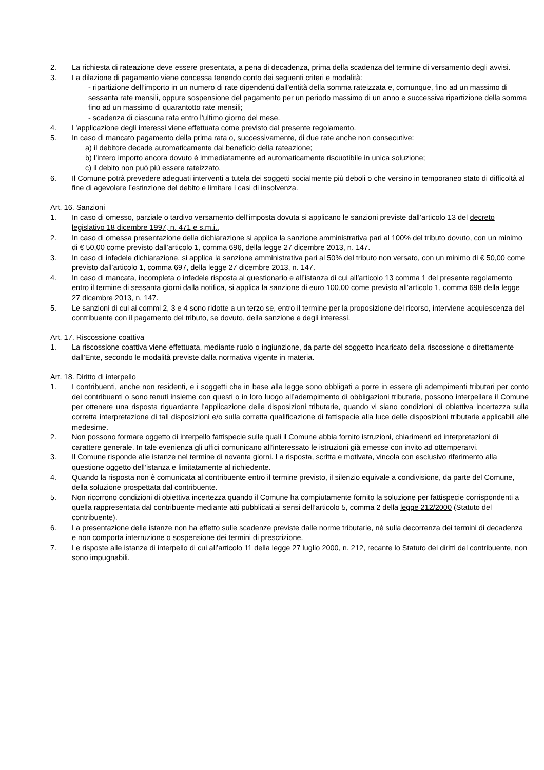2. La richiesta di rateazione deve essere presentata, a pena di decadenza, prima della scadenza del termine di versamento degli avvisi.
3. La dilazione di pagamento viene concessa tenendo conto dei seguenti criteri e modalità:
- ripartizione dell’importo in un numero di rate dipendenti dall'entità della somma rateizzata e, comunque, fino ad un massimo di sessanta rate mensili, oppure sospensione del pagamento per un periodo massimo di un anno e successiva ripartizione della somma fino ad un massimo di quarantotto rate mensili;
- scadenza di ciascuna rata entro l'ultimo giorno del mese.
4. L’applicazione degli interessi viene effettuata come previsto dal presente regolamento.
5. In caso di mancato pagamento della prima rata o, successivamente, di due rate anche non consecutive:
a) il debitore decade automaticamente dal beneficio della rateazione;
b) l’intero importo ancora dovuto è immediatamente ed automaticamente riscuotibile in unica soluzione;
c) il debito non può più essere rateizzato.
6. Il Comune potrà prevedere adeguati interventi a tutela dei soggetti socialmente più deboli o che versino in temporaneo stato di difficoltà al fine di agevolare l’estinzione del debito e limitare i casi di insolvenza.
Art. 16. Sanzioni
1. In caso di omesso, parziale o tardivo versamento dell’imposta dovuta si applicano le sanzioni previste dall’articolo 13 del decreto legislativo 18 dicembre 1997, n. 471 e s.m.i..
2. In caso di omessa presentazione della dichiarazione si applica la sanzione amministrativa pari al 100% del tributo dovuto, con un minimo di € 50,00 come previsto dall’articolo 1, comma 696, della legge 27 dicembre 2013, n. 147.
3. In caso di infedele dichiarazione, si applica la sanzione amministrativa pari al 50% del tributo non versato, con un minimo di € 50,00 come previsto dall’articolo 1, comma 697, della legge 27 dicembre 2013, n. 147.
4. In caso di mancata, incompleta o infedele risposta al questionario e all’istanza di cui all’articolo 13 comma 1 del presente regolamento entro il termine di sessanta giorni dalla notifica, si applica la sanzione di euro 100,00 come previsto all’articolo 1, comma 698 della legge 27 dicembre 2013, n. 147.
5. Le sanzioni di cui ai commi 2, 3 e 4 sono ridotte a un terzo se, entro il termine per la proposizione del ricorso, interviene acquiescenza del contribuente con il pagamento del tributo, se dovuto, della sanzione e degli interessi.
Art. 17. Riscossione coattiva
1. La riscossione coattiva viene effettuata, mediante ruolo o ingiunzione, da parte del soggetto incaricato della riscossione o direttamente dall’Ente, secondo le modalità previste dalla normativa vigente in materia.
Art. 18. Diritto di interpello
1. I contribuenti, anche non residenti, e i soggetti che in base alla legge sono obbligati a porre in essere gli adempimenti tributari per conto dei contribuenti o sono tenuti insieme con questi o in loro luogo all’adempimento di obbligazioni tributarie, possono interpellare il Comune per ottenere una risposta riguardante l’applicazione delle disposizioni tributarie, quando vi siano condizioni di obiettiva incertezza sulla corretta interpretazione di tali disposizioni e/o sulla corretta qualificazione di fattispecie alla luce delle disposizioni tributarie applicabili alle medesime.
2. Non possono formare oggetto di interpello fattispecie sulle quali il Comune abbia fornito istruzioni, chiarimenti ed interpretazioni di carattere generale. In tale evenienza gli uffici comunicano all’interessato le istruzioni già emesse con invito ad ottemperarvi.
3. Il Comune risponde alle istanze nel termine di novanta giorni. La risposta, scritta e motivata, vincola con esclusivo riferimento alla questione oggetto dell’istanza e limitatamente al richiedente.
4. Quando la risposta non è comunicata al contribuente entro il termine previsto, il silenzio equivale a condivisione, da parte del Comune, della soluzione prospettata dal contribuente.
5. Non ricorrono condizioni di obiettiva incertezza quando il Comune ha compiutamente fornito la soluzione per fattispecie corrispondenti a quella rappresentata dal contribuente mediante atti pubblicati ai sensi dell’articolo 5, comma 2 della legge 212/2000 (Statuto del contribuente).
6. La presentazione delle istanze non ha effetto sulle scadenze previste dalle norme tributarie, né sulla decorrenza dei termini di decadenza e non comporta interruzione o sospensione dei termini di prescrizione.
7. Le risposte alle istanze di interpello di cui all’articolo 11 della legge 27 luglio 2000, n. 212, recante lo Statuto dei diritti del contribuente, non sono impugnabili.